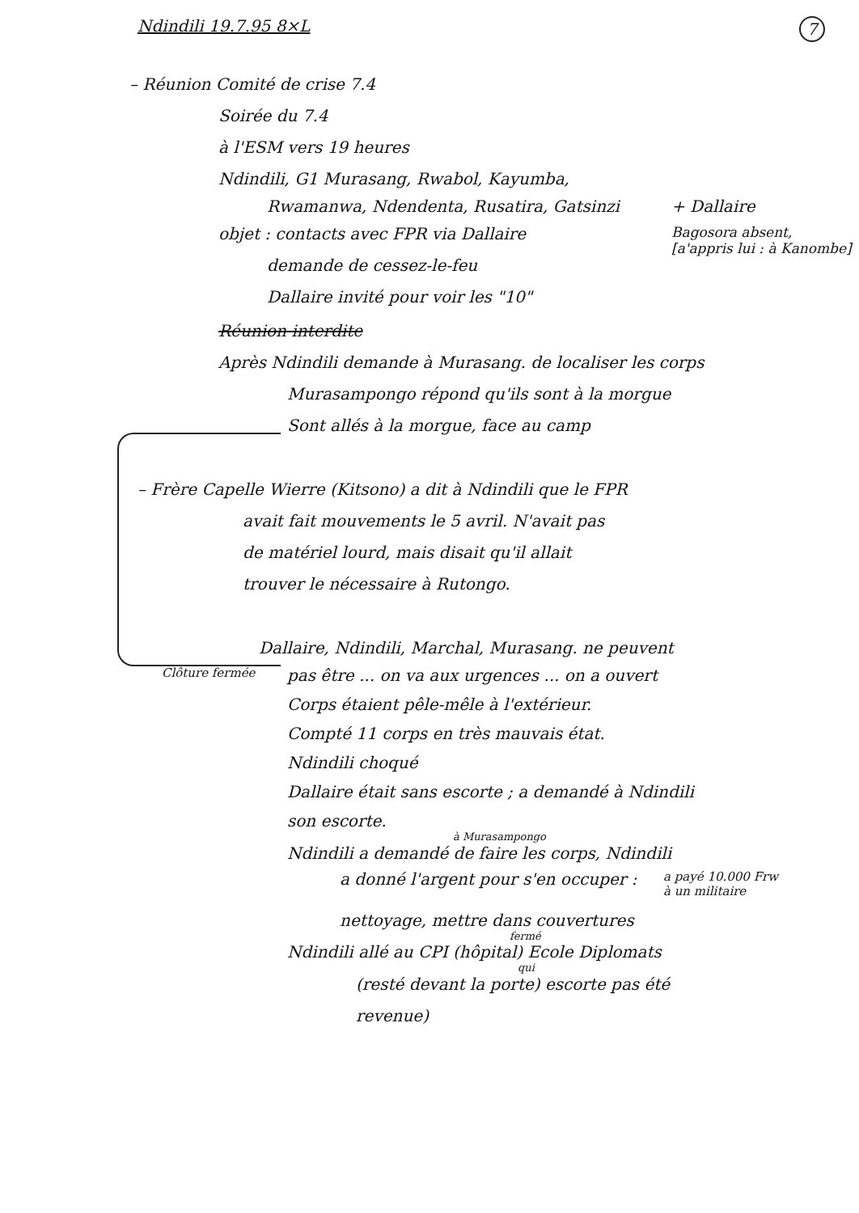Ndindili 19.7.95 8×L 7
– Réunion Comité de crise 7.4
Soirée du 7.4
à l'ESM vers 19 heures
Ndindili, G1 Murasang, Rwabol, Kayumba,
Rwamanwa, Ndendenta, Rusatira, Gatsinzi + Dallaire
objet : contacts avec FPR via Dallaire
demande de cessez-le-feu
Dallaire invité pour voir les "10"
Bagosora absent,
[a'appris lui : à Kanombe]
Réunion interdite
Après Ndindili demande à Murasang. de localiser les corps
Murasampongo répond qu'ils sont à la morgue
Sont allés à la morgue, face au camp
– Frère Capelle Wierre (Kitsono) a dit à Ndindili que le FPR
avait fait mouvements le 5 avril. N'avait pas
de matériel lourd, mais disait qu'il allait
trouver le nécessaire à Rutongo.
Dallaire, Ndindili, Marchal, Murasang. ne peuvent
Clôture fermée
pas être ... on va aux urgences ... on a ouvert
Corps étaient pêle-mêle à l'extérieur.
Compté 11 corps en très mauvais état.
Ndindili choqué
Dallaire était sans escorte ; a demandé à Ndindili
son escorte.
à Murasampongo
Ndindili a demandé de faire les corps, Ndindili
a donné l'argent pour s'en occuper :
a payé 10.000 Frw
à un militaire
nettoyage, mettre dans couvertures
fermé
Ndindili allé au CPI (hôpital) Ecole Diplomats
qui
(resté devant la porte) escorte pas été
revenue)